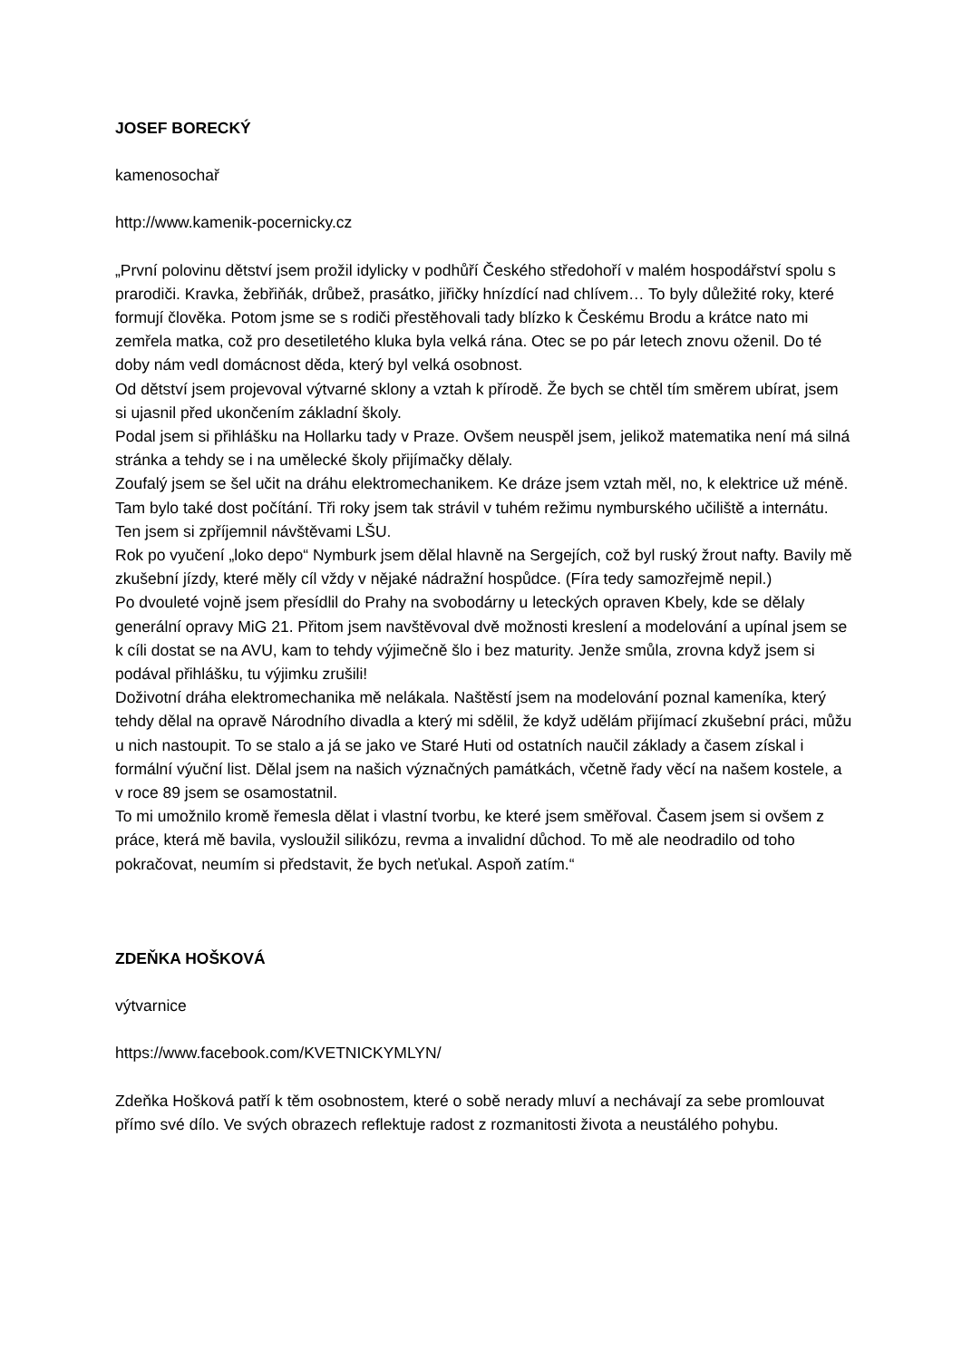JOSEF BORECKÝ
kamenosochař
http://www.kamenik-pocernicky.cz
„První polovinu dětství jsem prožil idylicky v podhůří Českého středohoří v malém hospodářství spolu s prarodiči. Kravka, žebřiňák, drůbež, prasátko, jiřičky hnízdící nad chlívem… To byly důležité roky, které formují člověka. Potom jsme se s rodiči přestěhovali tady blízko k Českému Brodu a krátce nato mi zemřela matka, což pro desetiletého kluka byla velká rána. Otec se po pár letech znovu oženil. Do té doby nám vedl domácnost děda, který byl velká osobnost.
Od dětství jsem projevoval výtvarné sklony a vztah k přírodě. Že bych se chtěl tím směrem ubírat, jsem si ujasnil před ukončením základní školy.
Podal jsem si přihlášku na Hollarku tady v Praze. Ovšem neuspěl jsem, jelikož matematika není má silná stránka a tehdy se i na umělecké školy přijímačky dělaly.
Zoufalý jsem se šel učit na dráhu elektromechanikem. Ke dráze jsem vztah měl, no, k elektrice už méně. Tam bylo také dost počítání. Tři roky jsem tak strávil v tuhém režimu nymburského učiliště a internátu. Ten jsem si zpříjemnil návštěvami LŠU.
Rok po vyučení „loko depo“ Nymburk jsem dělal hlavně na Sergejích, což byl ruský žrout nafty. Bavily mě zkušební jízdy, které měly cíl vždy v nějaké nádražní hospůdce. (Fíra tedy samozřejmě nepil.)
Po dvouleté vojně jsem přesídlil do Prahy na svobodárny u leteckých opraven Kbely, kde se dělaly generální opravy MiG 21. Přitom jsem navštěvoval dvě možnosti kreslení a modelování a upínal jsem se k cíli dostat se na AVU, kam to tehdy výjimečně šlo i bez maturity. Jenže smůla, zrovna když jsem si podával přihlášku, tu výjimku zrušili!
Doživotní dráha elektromechanika mě nelákala. Naštěstí jsem na modelování poznal kameníka, který tehdy dělal na opravě Národního divadla a který mi sdělil, že když udělám přijímací zkušební práci, můžu u nich nastoupit. To se stalo a já se jako ve Staré Huti od ostatních naučil základy a časem získal i formální výuční list. Dělal jsem na našich význačných památkách, včetně řady věcí na našem kostele, a v roce 89 jsem se osamostatnil.
To mi umožnilo kromě řemesla dělat i vlastní tvorbu, ke které jsem směřoval. Časem jsem si ovšem z práce, která mě bavila, vysloužil silikózu, revma a invalidní důchod. To mě ale neodradilo od toho pokračovat, neumím si představit, že bych neťukal. Aspoň zatím.“
ZDEŇKA HOŠKOVÁ
výtvarnice
https://www.facebook.com/KVETNICKYMLYN/
Zdeňka Hošková patří k těm osobnostem, které o sobě nerady mluví a nechávají za sebe promlouvat přímo své dílo. Ve svých obrazech reflektuje radost z rozmanitosti života a neustálého pohybu.